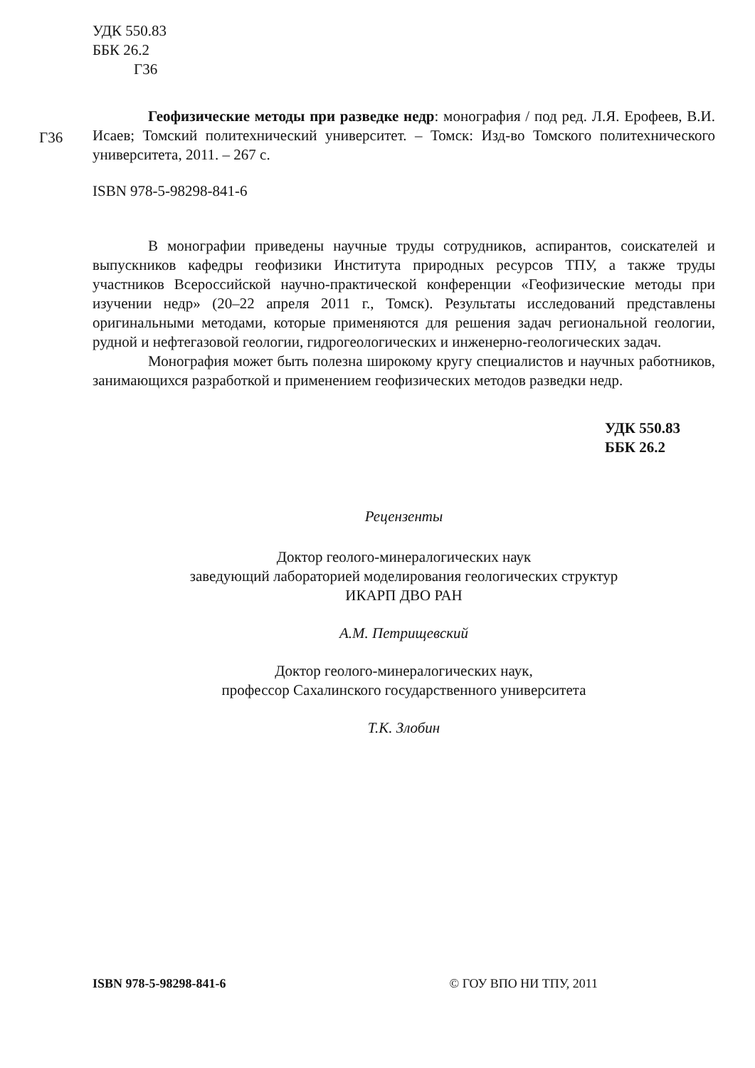УДК 550.83
ББК 26.2
Г36
Г36
Геофизические методы при разведке недр: монография / под ред. Л.Я. Ерофеев, В.И. Исаев; Томский политехнический университет. – Томск: Изд-во Томского политехнического университета, 2011. – 267 с.
ISBN 978-5-98298-841-6
В монографии приведены научные труды сотрудников, аспирантов, соискателей и выпускников кафедры геофизики Института природных ресурсов ТПУ, а также труды участников Всероссийской научно-практической конференции «Геофизические методы при изучении недр» (20–22 апреля 2011 г., Томск). Результаты исследований представлены оригинальными методами, которые применяются для решения задач региональной геологии, рудной и нефтегазовой геологии, гидрогеологических и инженерно-геологических задач.
Монография может быть полезна широкому кругу специалистов и научных работников, занимающихся разработкой и применением геофизических методов разведки недр.
УДК 550.83
ББК 26.2
Рецензенты
Доктор геолого-минералогических наук
заведующий лабораторией моделирования геологических структур
ИКАРП ДВО РАН
А.М. Петрищевский
Доктор геолого-минералогических наук,
профессор Сахалинского государственного университета
Т.К. Злобин
ISBN 978-5-98298-841-6 © ГОУ ВПО НИ ТПУ, 2011